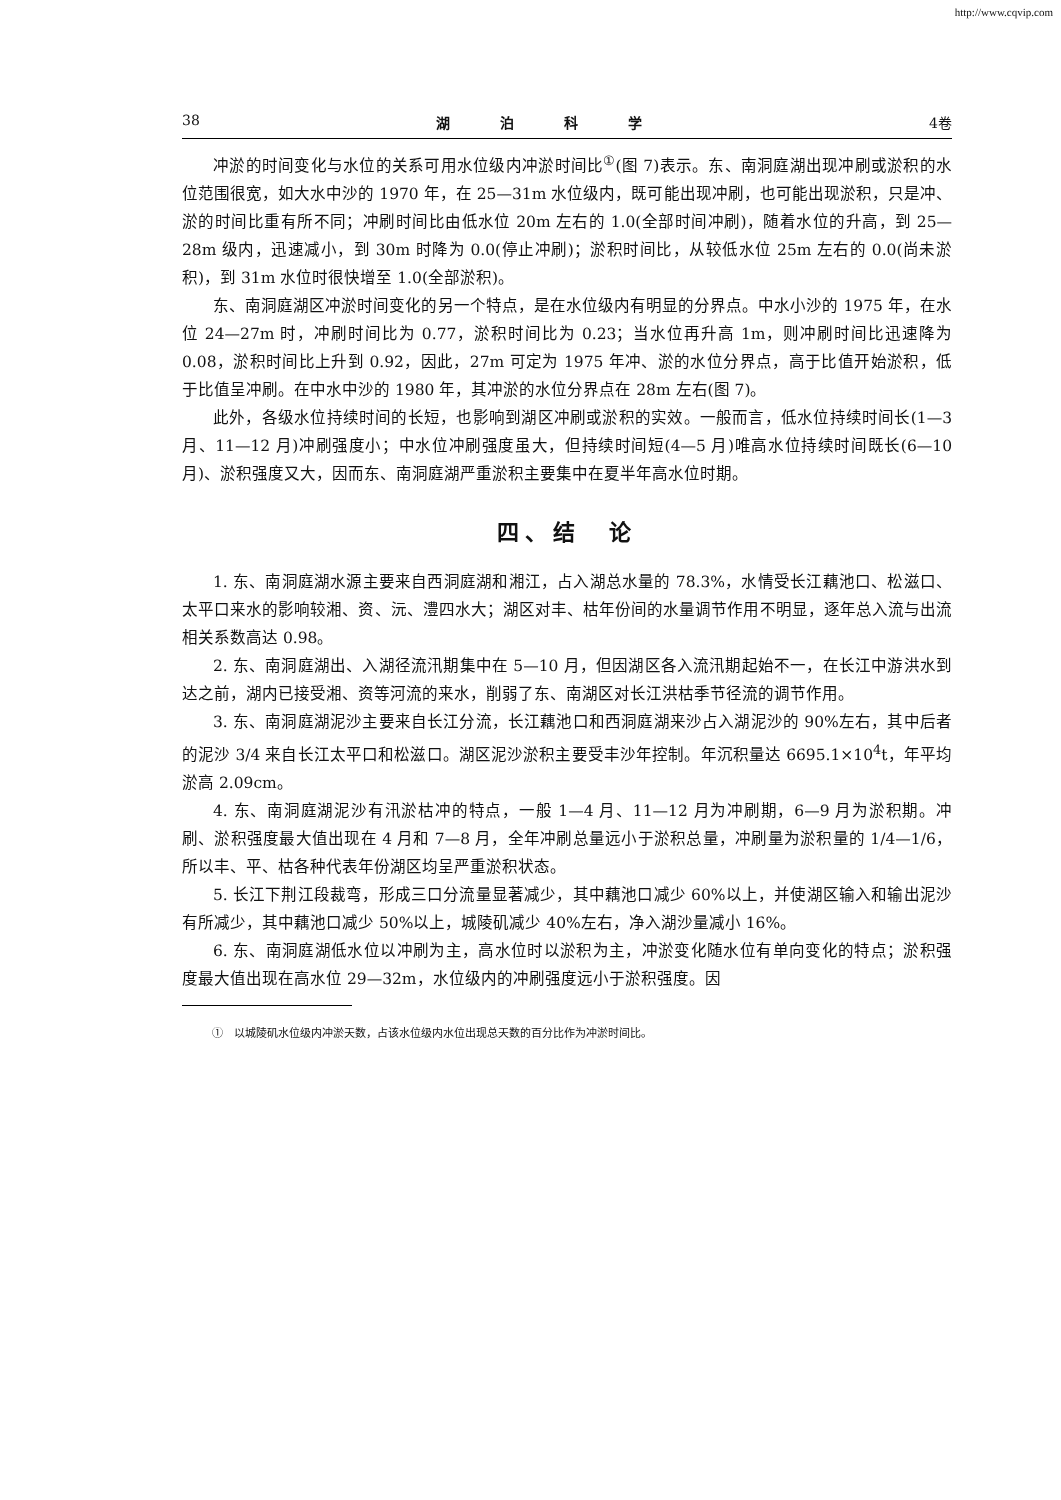http://www.cqvip.com
38 湖泊科学 4卷
冲淤的时间变化与水位的关系可用水位级内冲淤时间比<sup>①</sup>(图 7)表示。东、南洞庭湖出现冲刷或淤积的水位范围很宽，如大水中沙的 1970 年，在 25—31m 水位级内，既可能出现冲刷，也可能出现淤积，只是冲、淤的时间比重有所不同；冲刷时间比由低水位 20m 左右的 1.0(全部时间冲刷)，随着水位的升高，到 25—28m 级内，迅速减小，到 30m 时降为 0.0(停止冲刷)；淤积时间比，从较低水位 25m 左右的 0.0(尚未淤积)，到 31m 水位时很快增至 1.0(全部淤积)。
东、南洞庭湖区冲淤时间变化的另一个特点，是在水位级内有明显的分界点。中水小沙的 1975 年，在水位 24—27m 时，冲刷时间比为 0.77，淤积时间比为 0.23；当水位再升高 1m，则冲刷时间比迅速降为 0.08，淤积时间比上升到 0.92，因此，27m 可定为 1975 年冲、淤的水位分界点，高于比值开始淤积，低于比值呈冲刷。在中水中沙的 1980 年，其冲淤的水位分界点在 28m 左右(图 7)。
此外，各级水位持续时间的长短，也影响到湖区冲刷或淤积的实效。一般而言，低水位持续时间长(1—3 月、11—12 月)冲刷强度小；中水位冲刷强度虽大，但持续时间短(4—5 月)唯高水位持续时间既长(6—10 月)、淤积强度又大，因而东、南洞庭湖严重淤积主要集中在夏半年高水位时期。
四、结　论
1. 东、南洞庭湖水源主要来自西洞庭湖和湘江，占入湖总水量的 78.3%，水情受长江藕池口、松滋口、太平口来水的影响较湘、资、沅、澧四水大；湖区对丰、枯年份间的水量调节作用不明显，逐年总入流与出流相关系数高达 0.98。
2. 东、南洞庭湖出、入湖径流汛期集中在 5—10 月，但因湖区各入流汛期起始不一，在长江中游洪水到达之前，湖内已接受湘、资等河流的来水，削弱了东、南湖区对长江洪枯季节径流的调节作用。
3. 东、南洞庭湖泥沙主要来自长江分流，长江藕池口和西洞庭湖来沙占入湖泥沙的 90%左右，其中后者的泥沙 3/4 来自长江太平口和松滋口。湖区泥沙淤积主要受丰沙年控制。年沉积量达 6695.1×10<sup>4</sup>t，年平均淤高 2.09cm。
4. 东、南洞庭湖泥沙有汛淤枯冲的特点，一般 1—4 月、11—12 月为冲刷期，6—9 月为淤积期。冲刷、淤积强度最大值出现在 4 月和 7—8 月，全年冲刷总量远小于淤积总量，冲刷量为淤积量的 1/4—1/6，所以丰、平、枯各种代表年份湖区均呈严重淤积状态。
5. 长江下荆江段裁弯，形成三口分流量显著减少，其中藕池口减少 60%以上，并使湖区输入和输出泥沙有所减少，其中藕池口减少 50%以上，城陵矶减少 40%左右，净入湖沙量减小 16%。
6. 东、南洞庭湖低水位以冲刷为主，高水位时以淤积为主，冲淤变化随水位有单向变化的特点；淤积强度最大值出现在高水位 29—32m，水位级内的冲刷强度远小于淤积强度。因
①　以城陵矶水位级内冲淤天数，占该水位级内水位出现总天数的百分比作为冲淤时间比。